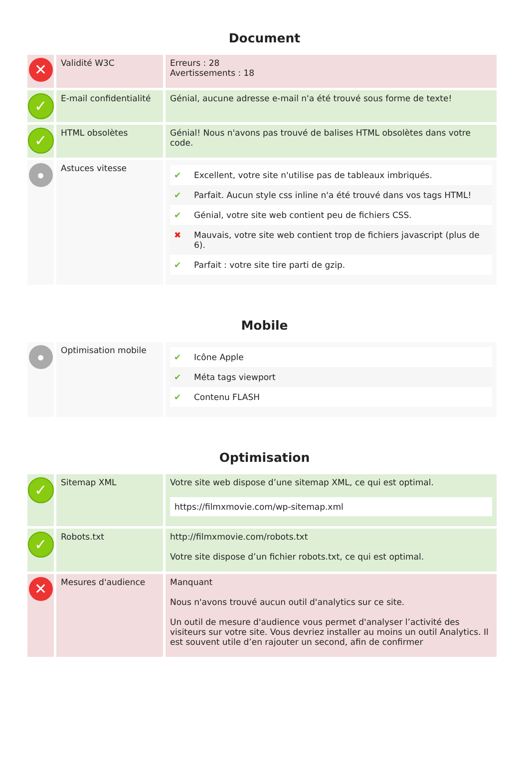Document
| ✕ | Validité W3C | Erreurs : 28 Avertissements : 18 |
| ✓ | E-mail confidentialité | Génial, aucune adresse e-mail n'a été trouvé sous forme de texte! |
| ✓ | HTML obsolètes | Génial! Nous n'avons pas trouvé de balises HTML obsolètes dans votre code. |
| ● | Astuces vitesse | / ✔ / Excellent, votre site n'utilise pas de tableaux imbriqués. / / ✔ / Parfait. Aucun style css inline n'a été trouvé dans vos tags HTML! / / ✔ / Génial, votre site web contient peu de fichiers CSS. / / ✖ / Mauvais, votre site web contient trop de fichiers javascript (plus de 6). / / ✔ / Parfait : votre site tire parti de gzip. / |
Mobile
| ● | Optimisation mobile | / ✔ / Icône Apple / / ✔ / Méta tags viewport / / ✔ / Contenu FLASH / |
Optimisation
| ✓ | Sitemap XML | Votre site web dispose d’une sitemap XML, ce qui est optimal. https://filmxmovie.com/wp-sitemap.xml |
| ✓ | Robots.txt | http://filmxmovie.com/robots.txt Votre site dispose d’un fichier robots.txt, ce qui est optimal. |
| ✕ | Mesures d'audience | Manquant Nous n'avons trouvé aucun outil d'analytics sur ce site. Un outil de mesure d'audience vous permet d'analyser l’activité des visiteurs sur votre site. Vous devriez installer au moins un outil Analytics. Il est souvent utile d’en rajouter un second, afin de confirmer |